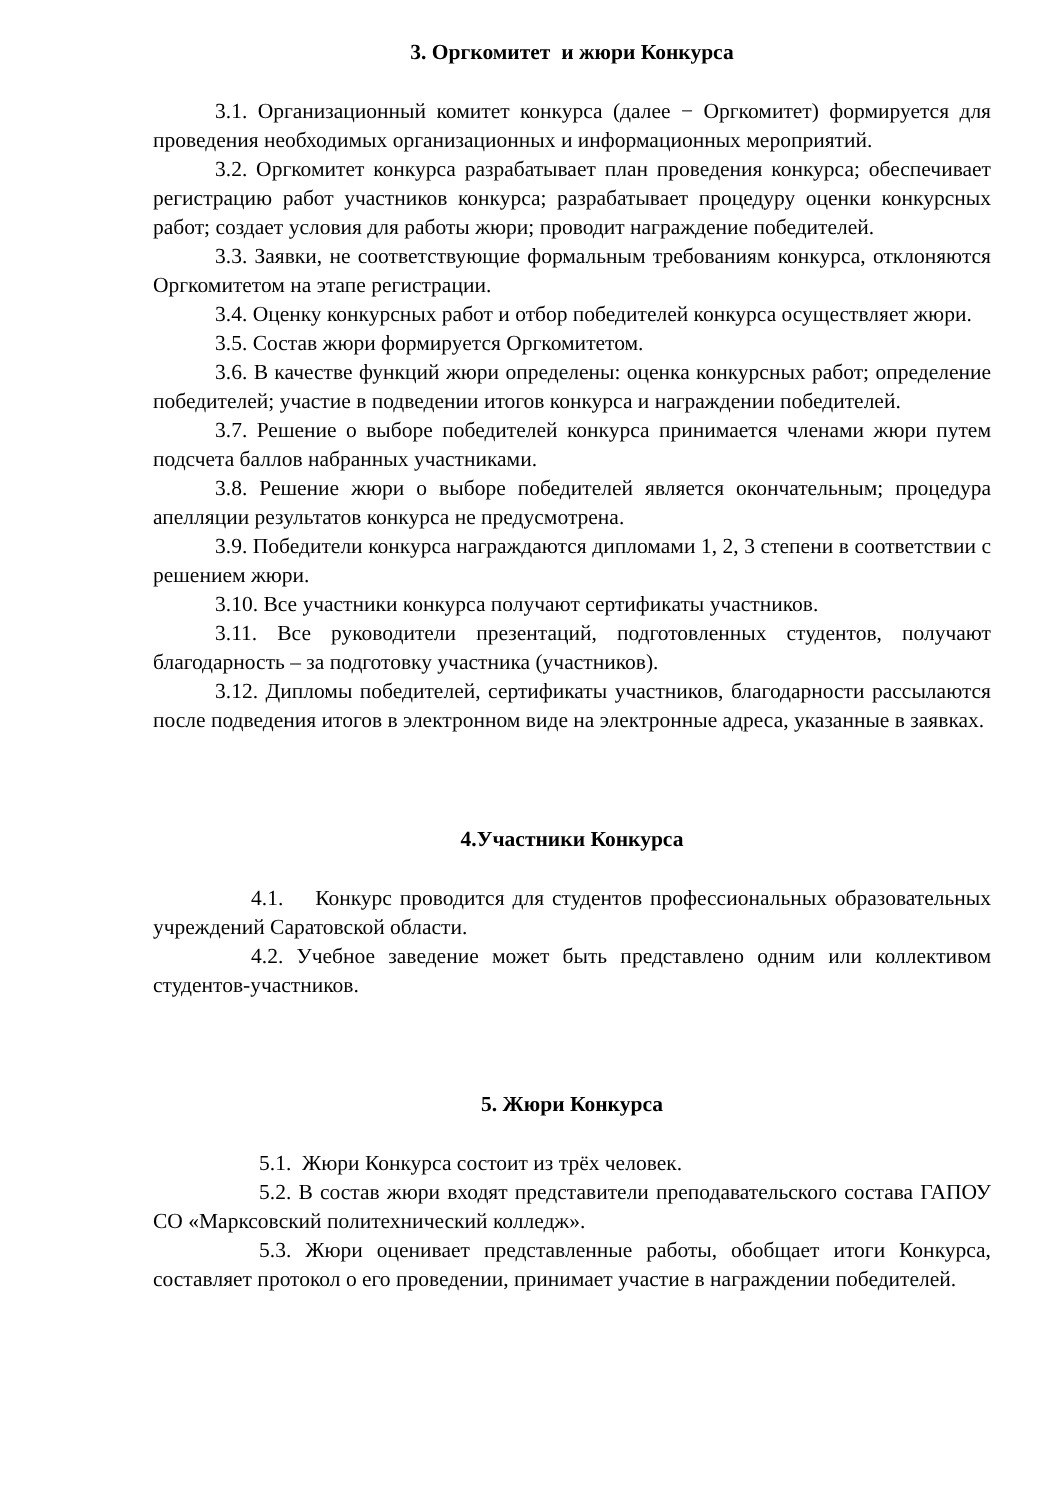3. Оргкомитет и жюри Конкурса
3.1. Организационный комитет конкурса (далее − Оргкомитет) формируется для проведения необходимых организационных и информационных мероприятий.
3.2. Оргкомитет конкурса разрабатывает план проведения конкурса; обеспечивает регистрацию работ участников конкурса; разрабатывает процедуру оценки конкурсных работ; создает условия для работы жюри; проводит награждение победителей.
3.3. Заявки, не соответствующие формальным требованиям конкурса, отклоняются Оргкомитетом на этапе регистрации.
3.4. Оценку конкурсных работ и отбор победителей конкурса осуществляет жюри.
3.5. Состав жюри формируется Оргкомитетом.
3.6. В качестве функций жюри определены: оценка конкурсных работ; определение победителей; участие в подведении итогов конкурса и награждении победителей.
3.7. Решение о выборе победителей конкурса принимается членами жюри путем подсчета баллов набранных участниками.
3.8. Решение жюри о выборе победителей является окончательным; процедура апелляции результатов конкурса не предусмотрена.
3.9. Победители конкурса награждаются дипломами 1, 2, 3 степени в соответствии с решением жюри.
3.10. Все участники конкурса получают сертификаты участников.
3.11. Все руководители презентаций, подготовленных студентов, получают благодарность – за подготовку участника (участников).
3.12. Дипломы победителей, сертификаты участников, благодарности рассылаются после подведения итогов в электронном виде на электронные адреса, указанные в заявках.
4.Участники Конкурса
4.1. Конкурс проводится для студентов профессиональных образовательных учреждений Саратовской области.
4.2. Учебное заведение может быть представлено одним или коллективом студентов-участников.
5. Жюри Конкурса
5.1. Жюри Конкурса состоит из трёх человек.
5.2. В состав жюри входят представители преподавательского состава ГАПОУ СО «Марксовский политехнический колледж».
5.3. Жюри оценивает представленные работы, обобщает итоги Конкурса, составляет протокол о его проведении, принимает участие в награждении победителей.